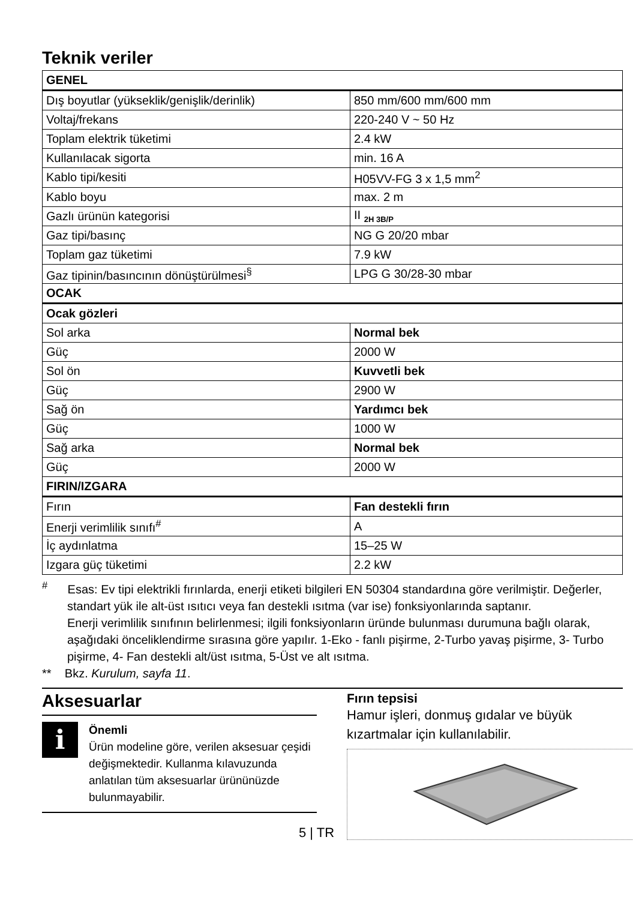Teknik veriler
| GENEL | |
| Dış boyutlar (yükseklik/genişlik/derinlik) | 850 mm/600 mm/600 mm |
| Voltaj/frekans | 220-240 V ~ 50 Hz |
| Toplam elektrik tüketimi | 2.4 kW |
| Kullanılacak sigorta | min. 16 A |
| Kablo tipi/kesiti | H05VV-FG 3 x 1,5 mm<sup>2</sup> |
| Kablo boyu | max. 2 m |
| Gazlı ürünün kategorisi | II <sub>2H 3B/P</sub> |
| Gaz tipi/basınç | NG G 20/20 mbar |
| Toplam gaz tüketimi | 7.9 kW |
| Gaz tipinin/basıncının dönüştürülmesi<sup>§</sup> | LPG G 30/28-30 mbar |
| OCAK | |
| Ocak gözleri | |
| Sol arka | Normal bek |
| Güç | 2000 W |
| Sol ön | Kuvvetli bek |
| Güç | 2900 W |
| Sağ ön | Yardımcı bek |
| Güç | 1000 W |
| Sağ arka | Normal bek |
| Güç | 2000 W |
| FIRIN/IZGARA | |
| Fırın | Fan destekli fırın |
| Enerji verimlilik sınıfı<sup>#</sup> | A |
| İç aydınlatma | 15–25 W |
| Izgara güç tüketimi | 2.2 kW |
<sup>#</sup> Esas: Ev tipi elektrikli fırınlarda, enerji etiketi bilgileri EN 50304 standardına göre verilmiştir. Değerler, standart yük ile alt-üst ısıtıcı veya fan destekli ısıtma (var ise) fonksiyonlarında saptanır.
Enerji verimlilik sınıfının belirlenmesi; ilgili fonksiyonların üründe bulunması durumuna bağlı olarak, aşağıdaki önceliklendirme sırasına göre yapılır. 1-Eko - fanlı pişirme, 2-Turbo yavaş pişirme, 3- Turbo pişirme, 4- Fan destekli alt/üst ısıtma, 5-Üst ve alt ısıtma.
** Bkz. Kurulum, sayfa 11.
Aksesuarlar
i
Önemli
Ürün modeline göre, verilen aksesuar çeşidi değişmektedir. Kullanma kılavuzunda anlatılan tüm aksesuarlar ürününüzde bulunmayabilir.
Fırın tepsisi
Hamur işleri, donmuş gıdalar ve büyük kızartmalar için kullanılabilir.
5 | TR